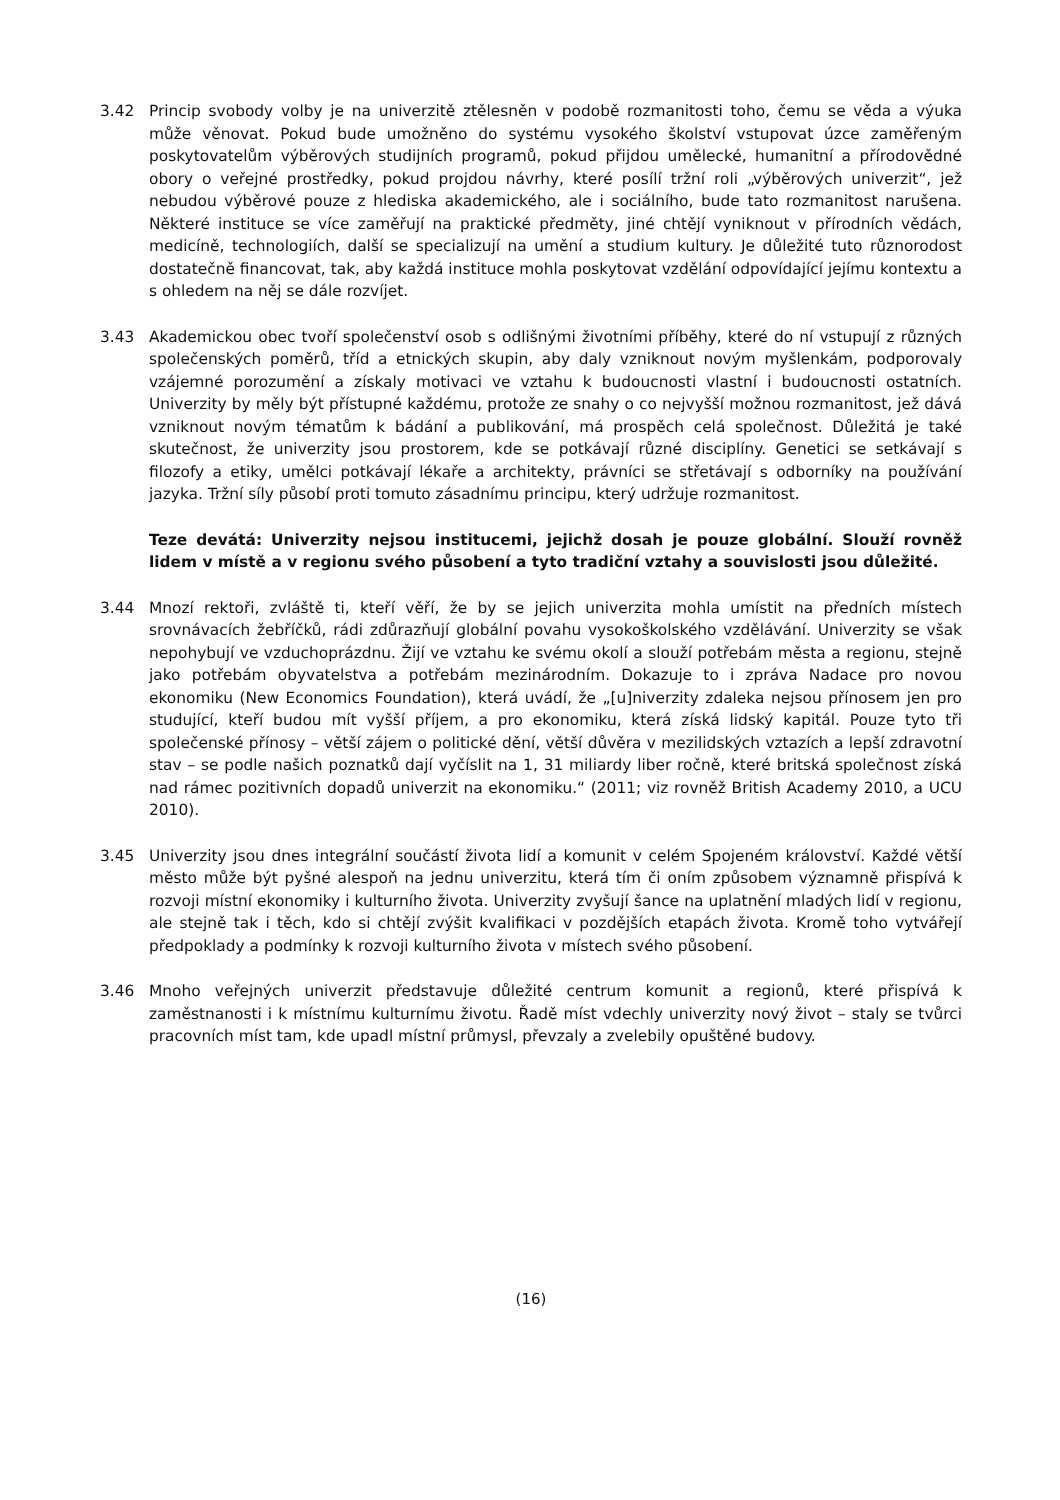3.42 Princip svobody volby je na univerzitě ztělesněn v podobě rozmanitosti toho, čemu se věda a výuka může věnovat. Pokud bude umožněno do systému vysokého školství vstupovat úzce zaměřeným poskytovatelům výběrových studijních programů, pokud přijdou umělecké, humanitní a přírodovědné obory o veřejné prostředky, pokud projdou návrhy, které posílí tržní roli „výběrových univerzit“, jež nebudou výběrové pouze z hlediska akademického, ale i sociálního, bude tato rozmanitost narušena. Některé instituce se více zaměřují na praktické předměty, jiné chtějí vyniknout v přírodních vědách, medicíně, technologiích, další se specializují na umění a studium kultury. Je důležité tuto různorodost dostatečně financovat, tak, aby každá instituce mohla poskytovat vzdělání odpovídající jejímu kontextu a s ohledem na něj se dále rozvíjet.
3.43 Akademickou obec tvoří společenství osob s odlišnými životními příběhy, které do ní vstupují z různých společenských poměrů, tříd a etnických skupin, aby daly vzniknout novým myšlenkám, podporovaly vzájemné porozumění a získaly motivaci ve vztahu k budoucnosti vlastní i budoucnosti ostatních. Univerzity by měly být přístupné každému, protože ze snahy o co nejvyšší možnou rozmanitost, jež dává vzniknout novým tématům k bádání a publikování, má prospěch celá společnost. Důležitá je také skutečnost, že univerzity jsou prostorem, kde se potkávají různé disciplíny. Genetici se setkávají s filozofy a etiky, umělci potkávají lékaře a architekty, právníci se střetávají s odborníky na používání jazyka. Tržní síly působí proti tomuto zásadnímu principu, který udržuje rozmanitost.
Teze devátá: Univerzity nejsou institucemi, jejichž dosah je pouze globální. Slouží rovněž lidem v místě a v regionu svého působení a tyto tradiční vztahy a souvislosti jsou důležité.
3.44 Mnozí rektoři, zvláště ti, kteří věří, že by se jejich univerzita mohla umístit na předních místech srovnávacích žebříčků, rádi zdůrazňují globální povahu vysokoškolského vzdělávání. Univerzity se však nepohybují ve vzduchoprázdnu. Žijí ve vztahu ke svému okolí a slouží potřebám města a regionu, stejně jako potřebám obyvatelstva a potřebám mezinárodním. Dokazuje to i zpráva Nadace pro novou ekonomiku (New Economics Foundation), která uvádí, že „[u]niverzity zdaleka nejsou přínosem jen pro studující, kteří budou mít vyšší příjem, a pro ekonomiku, která získá lidský kapitál. Pouze tyto tři společenské přínosy – větší zájem o politické dění, větší důvěra v mezilidských vztazích a lepší zdravotní stav – se podle našich poznatků dají vyčíslit na 1, 31 miliardy liber ročně, které britská společnost získá nad rámec pozitivních dopadů univerzit na ekonomiku.“ (2011; viz rovněž British Academy 2010, a UCU 2010).
3.45 Univerzity jsou dnes integrální součástí života lidí a komunit v celém Spojeném království. Každé větší město může být pyšné alespoň na jednu univerzitu, která tím či oním způsobem významně přispívá k rozvoji místní ekonomiky i kulturního života. Univerzity zvyšují šance na uplatnění mladých lidí v regionu, ale stejně tak i těch, kdo si chtějí zvýšit kvalifikaci v pozdějších etapách života. Kromě toho vytvářejí předpoklady a podmínky k rozvoji kulturního života v místech svého působení.
3.46 Mnoho veřejných univerzit představuje důležité centrum komunit a regionů, které přispívá k zaměstnanosti i k místnímu kulturnímu životu. Řadě míst vdechly univerzity nový život – staly se tvůrci pracovních míst tam, kde upadl místní průmysl, převzaly a zvelebily opuštěné budovy.
(16)